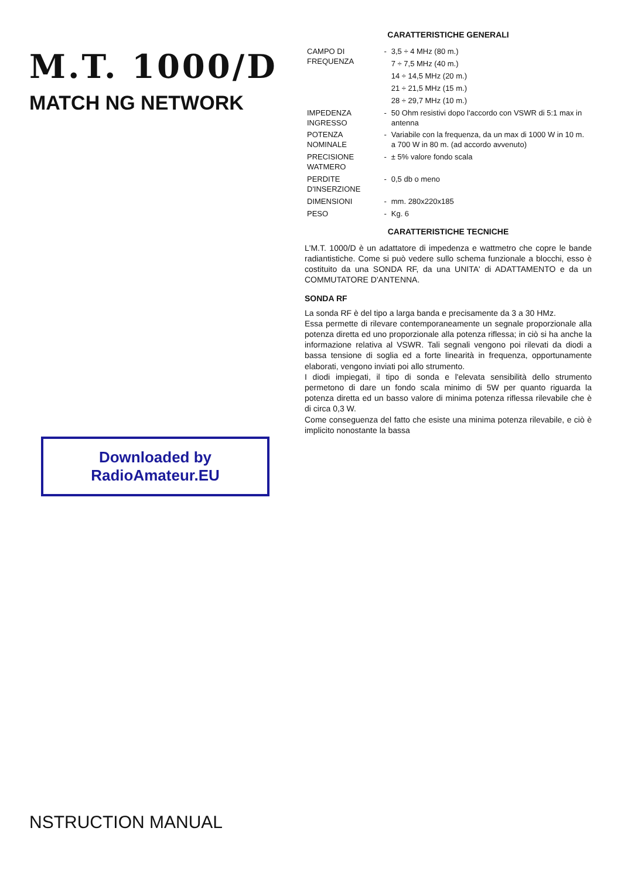M.T. 1000/D
MATCH NG NETWORK
Downloaded by
RadioAmateur.EU
NSTRUCTION MANUAL
CARATTERISTICHE GENERALI
| CAMPO DI FREQUENZA | - | 3,5 ÷ 4 MHz (80 m.) |
| | | 7 ÷ 7,5 MHz (40 m.) |
| | | 14 ÷ 14,5 MHz (20 m.) |
| | | 21 ÷ 21,5 MHz (15 m.) |
| | | 28 ÷ 29,7 MHz (10 m.) |
| IMPEDENZA INGRESSO | - | 50 Ohm resistivi dopo l'accordo con VSWR di 5:1 max in antenna |
| POTENZA NOMINALE | - | Variabile con la frequenza, da un max di 1000 W in 10 m. a 700 W in 80 m. (ad accordo avvenuto) |
| PRECISIONE WATMERO | - | ± 5% valore fondo scala |
| PERDITE D'INSERZIONE | - | 0,5 db o meno |
| DIMENSIONI | - | mm. 280x220x185 |
| PESO | - | Kg. 6 |
CARATTERISTICHE TECNICHE
L'M.T. 1000/D è un adattatore di impedenza e wattmetro che copre le bande radiantistiche. Come si può vedere sullo schema funzionale a blocchi, esso è costituito da una SONDA RF, da una UNITA' di ADATTAMENTO e da un COMMUTATORE D'ANTENNA.
SONDA RF
La sonda RF è del tipo a larga banda e precisamente da 3 a 30 HMz.
Essa permette di rilevare contemporaneamente un segnale proporzionale alla potenza diretta ed uno proporzionale alla potenza riflessa; in ciò si ha anche la informazione relativa al VSWR. Tali segnali vengono poi rilevati da diodi a bassa tensione di soglia ed a forte linearità in frequenza, opportunamente elaborati, vengono inviati poi allo strumento.
I diodi impiegati, il tipo di sonda e l'elevata sensibilità dello strumento permetono di dare un fondo scala minimo di 5W per quanto riguarda la potenza diretta ed un basso valore di minima potenza riflessa rilevabile che è di circa 0,3 W.
Come conseguenza del fatto che esiste una minima potenza rilevabile, e ciò è implicito nonostante la bassa